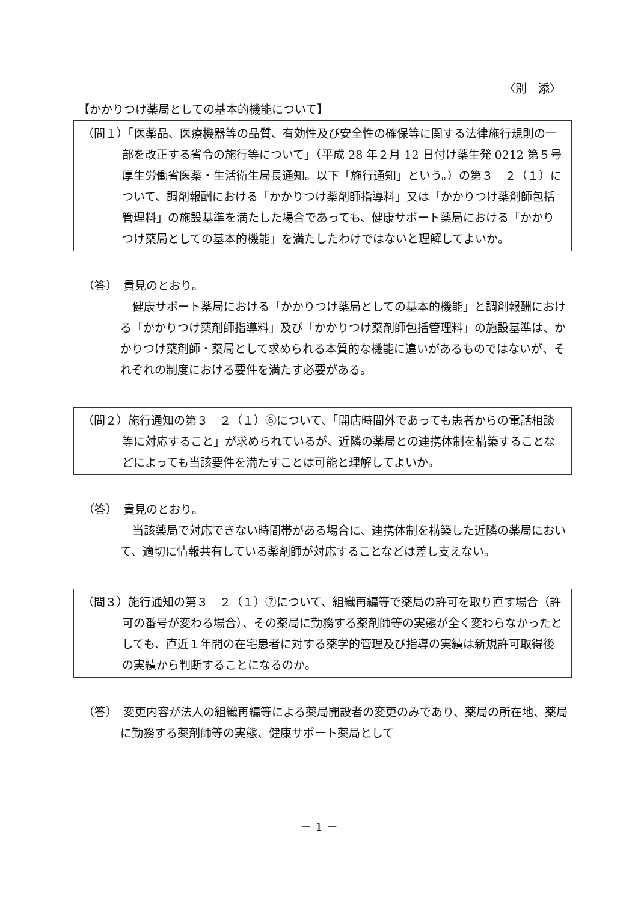〈別　添〉
【かかりつけ薬局としての基本的機能について】
（問１）「医薬品、医療機器等の品質、有効性及び安全性の確保等に関する法律施行規則の一部を改正する省令の施行等について」（平成 28 年２月 12 日付け薬生発 0212 第５号厚生労働省医薬・生活衛生局長通知。以下「施行通知」という。）の第３　２（１）について、調剤報酬における「かかりつけ薬剤師指導料」又は「かかりつけ薬剤師包括管理料」の施設基準を満たした場合であっても、健康サポート薬局における「かかりつけ薬局としての基本的機能」を満たしたわけではないと理解してよいか。
（答）　貴見のとおり。
健康サポート薬局における「かかりつけ薬局としての基本的機能」と調剤報酬における「かかりつけ薬剤師指導料」及び「かかりつけ薬剤師包括管理料」の施設基準は、かかりつけ薬剤師・薬局として求められる本質的な機能に違いがあるものではないが、それぞれの制度における要件を満たす必要がある。
（問２）施行通知の第３　２（１）⑥について、「開店時間外であっても患者からの電話相談等に対応すること」が求められているが、近隣の薬局との連携体制を構築することなどによっても当該要件を満たすことは可能と理解してよいか。
（答）　貴見のとおり。
当該薬局で対応できない時間帯がある場合に、連携体制を構築した近隣の薬局において、適切に情報共有している薬剤師が対応することなどは差し支えない。
（問３）施行通知の第３　２（１）⑦について、組織再編等で薬局の許可を取り直す場合（許可の番号が変わる場合）、その薬局に勤務する薬剤師等の実態が全く変わらなかったとしても、直近１年間の在宅患者に対する薬学的管理及び指導の実績は新規許可取得後の実績から判断することになるのか。
（答）　変更内容が法人の組織再編等による薬局開設者の変更のみであり、薬局の所在地、薬局に勤務する薬剤師等の実態、健康サポート薬局として
－ 1 －